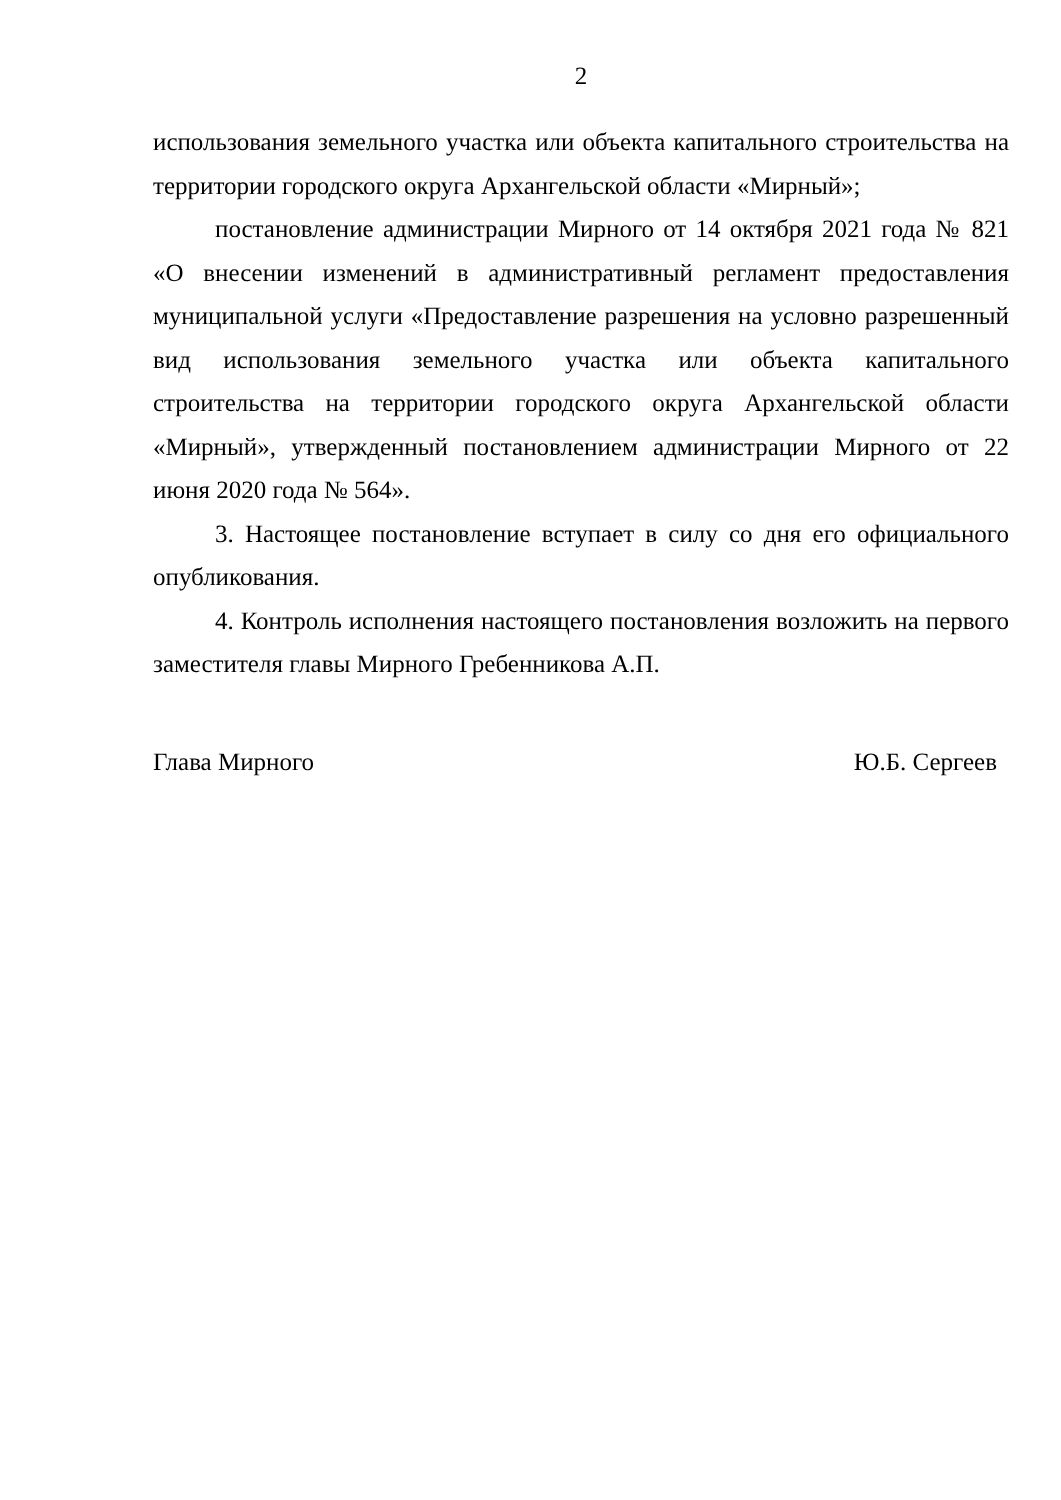2
использования земельного участка или объекта капитального строительства на территории городского округа Архангельской области «Мирный»;
постановление администрации Мирного от 14 октября 2021 года № 821 «О внесении изменений в административный регламент предоставления муниципальной услуги «Предоставление разрешения на условно разрешенный вид использования земельного участка или объекта капитального строительства на территории городского округа Архангельской области «Мирный», утвержденный постановлением администрации Мирного от 22 июня 2020 года № 564».
3. Настоящее постановление вступает в силу со дня его официального опубликования.
4. Контроль исполнения настоящего постановления возложить на первого заместителя главы Мирного Гребенникова А.П.
Глава Мирного Ю.Б. Сергеев